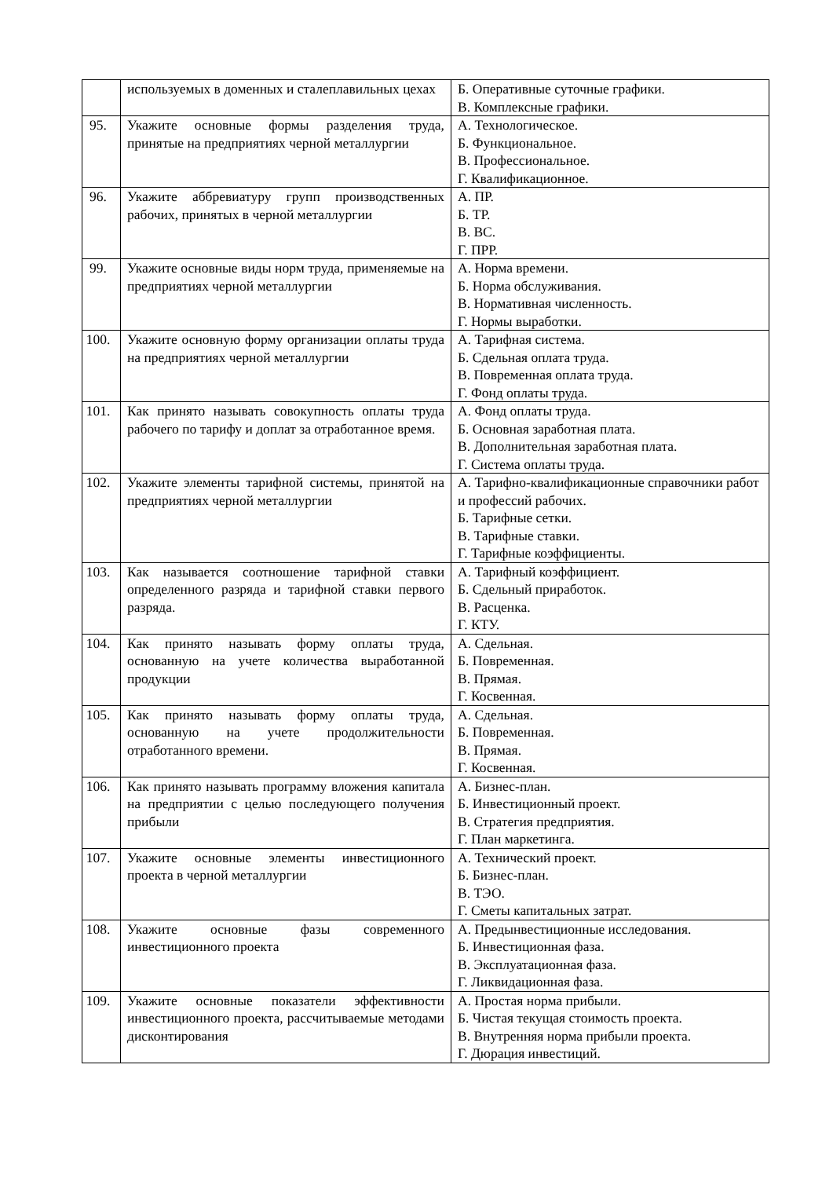| | используемых в доменных и сталеплавильных цехах | Б. Оперативные суточные графики. В. Комплексные графики. |
| 95. | Укажите основные формы разделения труда, принятые на предприятиях черной металлургии | А. Технологическое. Б. Функциональное. В. Профессиональное. Г. Квалификационное. |
| 96. | Укажите аббревиатуру групп производственных рабочих, принятых в черной металлургии | А. ПР. Б. ТР. В. ВС. Г. ПРР. |
| 99. | Укажите основные виды норм труда, применяемые на предприятиях черной металлургии | А. Норма времени. Б. Норма обслуживания. В. Нормативная численность. Г. Нормы выработки. |
| 100. | Укажите основную форму организации оплаты труда на предприятиях черной металлургии | А. Тарифная система. Б. Сдельная оплата труда. В. Повременная оплата труда. Г. Фонд оплаты труда. |
| 101. | Как принято называть совокупность оплаты труда рабочего по тарифу и доплат за отработанное время. | А. Фонд оплаты труда. Б. Основная заработная плата. В. Дополнительная заработная плата. Г. Система оплаты труда. |
| 102. | Укажите элементы тарифной системы, принятой на предприятиях черной металлургии | А. Тарифно-квалификационные справочники работ и профессий рабочих. Б. Тарифные сетки. В. Тарифные ставки. Г. Тарифные коэффициенты. |
| 103. | Как называется соотношение тарифной ставки определенного разряда и тарифной ставки первого разряда. | А. Тарифный коэффициент. Б. Сдельный приработок. В. Расценка. Г. КТУ. |
| 104. | Как принято называть форму оплаты труда, основанную на учете количества выработанной продукции | А. Сдельная. Б. Повременная. В. Прямая. Г. Косвенная. |
| 105. | Как принято называть форму оплаты труда, основанную на учете продолжительности отработанного времени. | А. Сдельная. Б. Повременная. В. Прямая. Г. Косвенная. |
| 106. | Как принято называть программу вложения капитала на предприятии с целью последующего получения прибыли | А. Бизнес-план. Б. Инвестиционный проект. В. Стратегия предприятия. Г. План маркетинга. |
| 107. | Укажите основные элементы инвестиционного проекта в черной металлургии | А. Технический проект. Б. Бизнес-план. В. ТЭО. Г. Сметы капитальных затрат. |
| 108. | Укажите основные фазы современного инвестиционного проекта | А. Предынвестиционные исследования. Б. Инвестиционная фаза. В. Эксплуатационная фаза. Г. Ликвидационная фаза. |
| 109. | Укажите основные показатели эффективности инвестиционного проекта, рассчитываемые методами дисконтирования | А. Простая норма прибыли. Б. Чистая текущая стоимость проекта. В. Внутренняя норма прибыли проекта. Г. Дюрация инвестиций. |